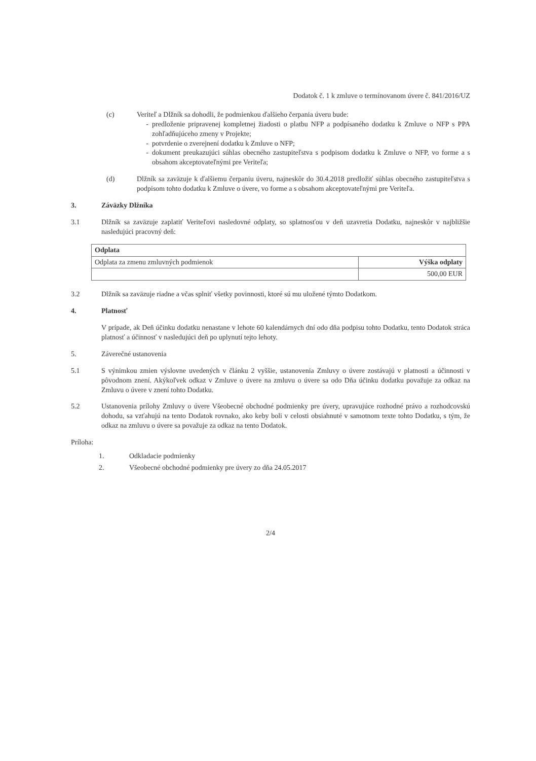Dodatok č. 1 k zmluve o termínovanom úvere č. 841/2016/UZ
(c) Veriteľ a Dlžník sa dohodli, že podmienkou ďalšieho čerpania úveru bude:
predloženie pripravenej kompletnej žiadosti o platbu NFP a podpísaného dodatku k Zmluve o NFP s PPA zohľadňujúceho zmeny v Projekte;
potvrdenie o zverejnení dodatku k Zmluve o NFP;
dokument preukazujúci súhlas obecného zastupiteľstva s podpisom dodatku k Zmluve o NFP, vo forme a s obsahom akceptovateľnými pre Veriteľa;
(d) Dlžník sa zaväzuje k ďalšiemu čerpaniu úveru, najneskôr do 30.4.2018 predložiť súhlas obecného zastupiteľstva s podpisom tohto dodatku k Zmluve o úvere, vo forme a s obsahom akceptovateľnými pre Veriteľa.
3. Záväzky Dlžníka
3.1 Dlžník sa zaväzuje zaplatiť Veriteľovi nasledovné odplaty, so splatnosťou v deň uzavretia Dodatku, najneskôr v najbližšie nasledujúci pracovný deň:
| Odplata | |
| --- | --- |
| Odplata za zmenu zmluvných podmienok | Výška odplaty |
| | 500,00 EUR |
3.2 Dlžník sa zaväzuje riadne a včas splniť všetky povinnosti, ktoré sú mu uložené týmto Dodatkom.
4. Platnosť
V prípade, ak Deň účinku dodatku nenastane v lehote 60 kalendárnych dní odo dňa podpisu tohto Dodatku, tento Dodatok stráca platnosť a účinnosť v nasledujúci deň po uplynutí tejto lehoty.
5. Záverečné ustanovenia
5.1 S výnimkou zmien výslovne uvedených v článku 2 vyššie, ustanovenia Zmluvy o úvere zostávajú v platnosti a účinnosti v pôvodnom znení. Akýkoľvek odkaz v Zmluve o úvere na zmluvu o úvere sa odo Dňa účinku dodatku považuje za odkaz na Zmluvu o úvere v znení tohto Dodatku.
5.2 Ustanovenia prílohy Zmluvy o úvere Všeobecné obchodné podmienky pre úvery, upravujúce rozhodné právo a rozhodcovskú dohodu, sa vzťahujú na tento Dodatok rovnako, ako keby boli v celosti obsiahnuté v samotnom texte tohto Dodatku, s tým, že odkaz na zmluvu o úvere sa považuje za odkaz na tento Dodatok.
Príloha:
1. Odkladacie podmienky
2. Všeobecné obchodné podmienky pre úvery zo dňa 24.05.2017
2/4